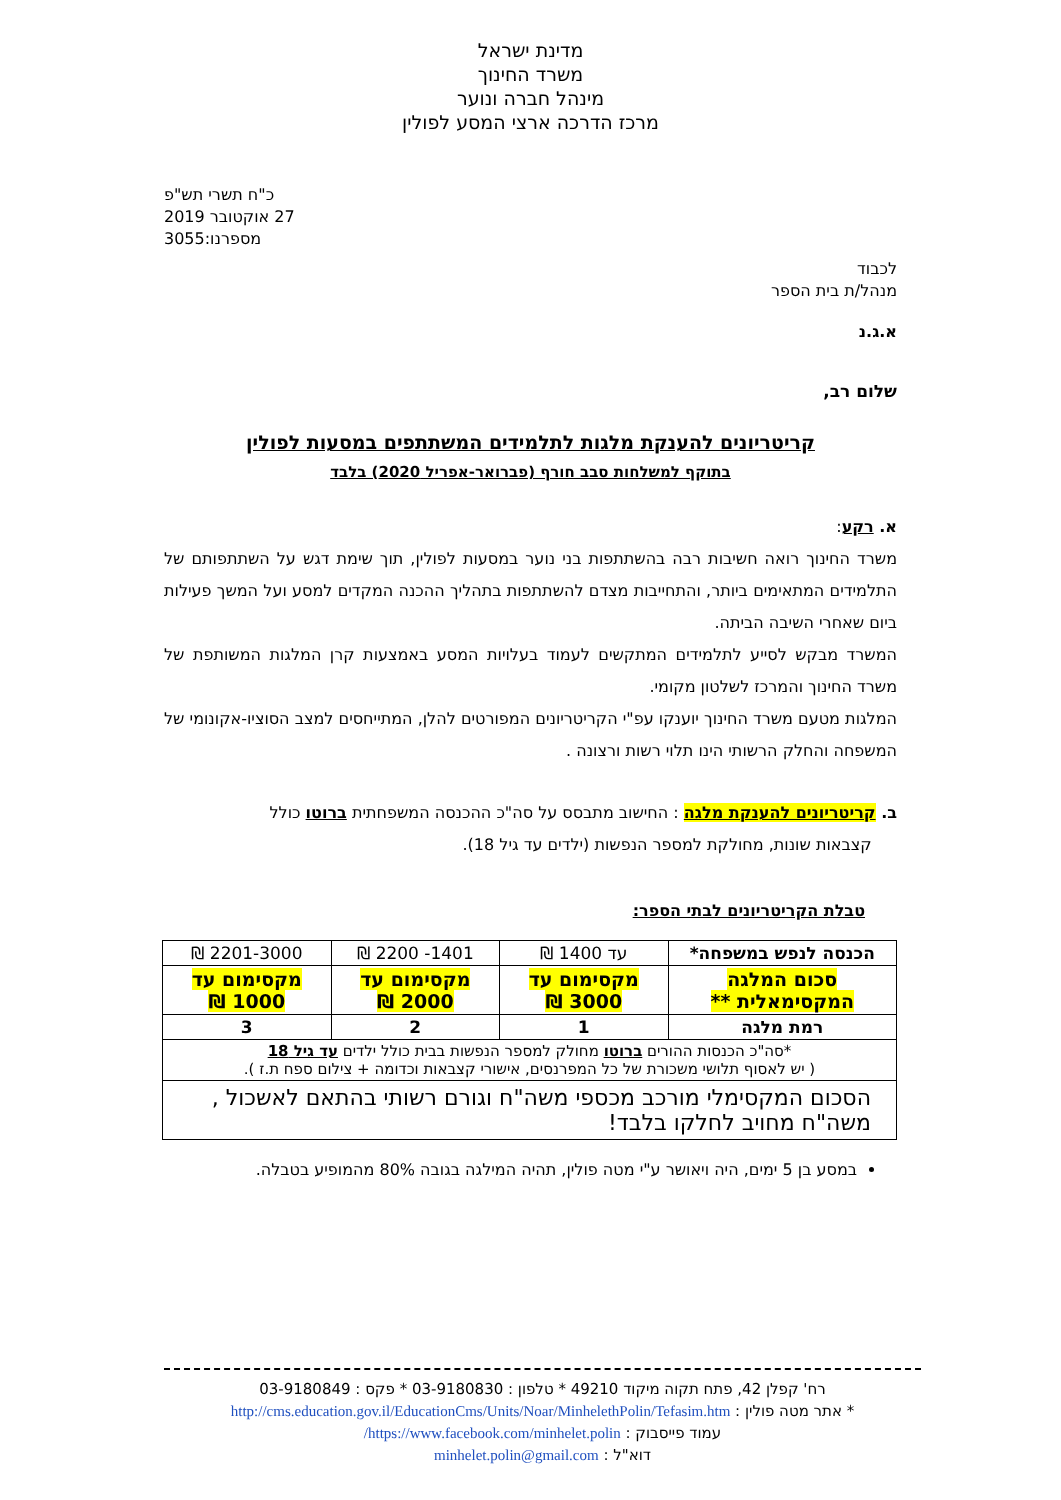מדינת ישראל
משרד החינוך
מינהל חברה ונוער
מרכז הדרכה ארצי המסע לפולין
כ"ח תשרי תש"פ
27 אוקטובר 2019
מספרנו:3055
לכבוד
מנהל/ת בית הספר
א.ג.נ
שלום רב,
קריטריונים להענקת מלגות לתלמידים המשתתפים במסעות לפולין
בתוקף למשלחות סבב חורף (פברואר-אפריל 2020) בלבד
א. רקע:
משרד החינוך רואה חשיבות רבה בהשתתפות בני נוער במסעות לפולין, תוך שימת דגש על השתתפותם של התלמידים המתאימים ביותר, והתחייבות מצדם להשתתפות בתהליך ההכנה המקדים למסע ועל המשך פעילות ביום שאחרי השיבה הביתה.
המשרד מבקש לסייע לתלמידים המתקשים לעמוד בעלויות המסע באמצעות קרן המלגות המשותפת של משרד החינוך והמרכז לשלטון מקומי.
המלגות מטעם משרד החינוך יוענקו עפ"י הקריטריונים המפורטים להלן, המתייחסים למצב הסוציו-אקונומי של המשפחה והחלק הרשותי הינו תלוי רשות ורצונה .
ב. קריטריונים להענקת מלגה : החישוב מתבסס על סה"כ ההכנסה המשפחתית ברוטו כולל
קצבאות שונות, מחולקת למספר הנפשות (ילדים עד גיל 18).
טבלת הקריטריונים לבתי הספר:
| הכנסה לנפש במשפחה* | עד 1400 ₪ | 1401- 2200 ₪ | 2201-3000 ₪ |
| סכום המלגה המקסימאלית ** | מקסימום עד 3000 ₪ | מקסימום עד 2000 ₪ | מקסימום עד 1000 ₪ |
| רמת מלגה | 1 | 2 | 3 |
| *סה"כ הכנסות ההורים ברוטו מחולק למספר הנפשות בבית כולל ילדים עד גיל 18 ( יש לאסוף תלושי משכורת של כל המפרנסים, אישורי קצבאות וכדומה + צילום ספח ת.ז ). | | | |
| הסכום המקסימלי מורכב מכספי משה"ח וגורם רשותי בהתאם לאשכול , משה"ח מחויב לחלקו בלבד! | | | |
במסע בן 5 ימים, היה ויאושר ע"י מטה פולין, תהיה המילגה בגובה 80% מהמופיע בטבלה.
רח' קפלן 42, פתח תקוה מיקוד 49210 * טלפון : 03-9180830 * פקס : 03-9180849
* אתר מטה פולין : http://cms.education.gov.il/EducationCms/Units/Noar/MinhelethPolin/Tefasim.htm
עמוד פייסבוק : https://www.facebook.com/minhelet.polin/
דוא"ל : minhelet.polin@gmail.com